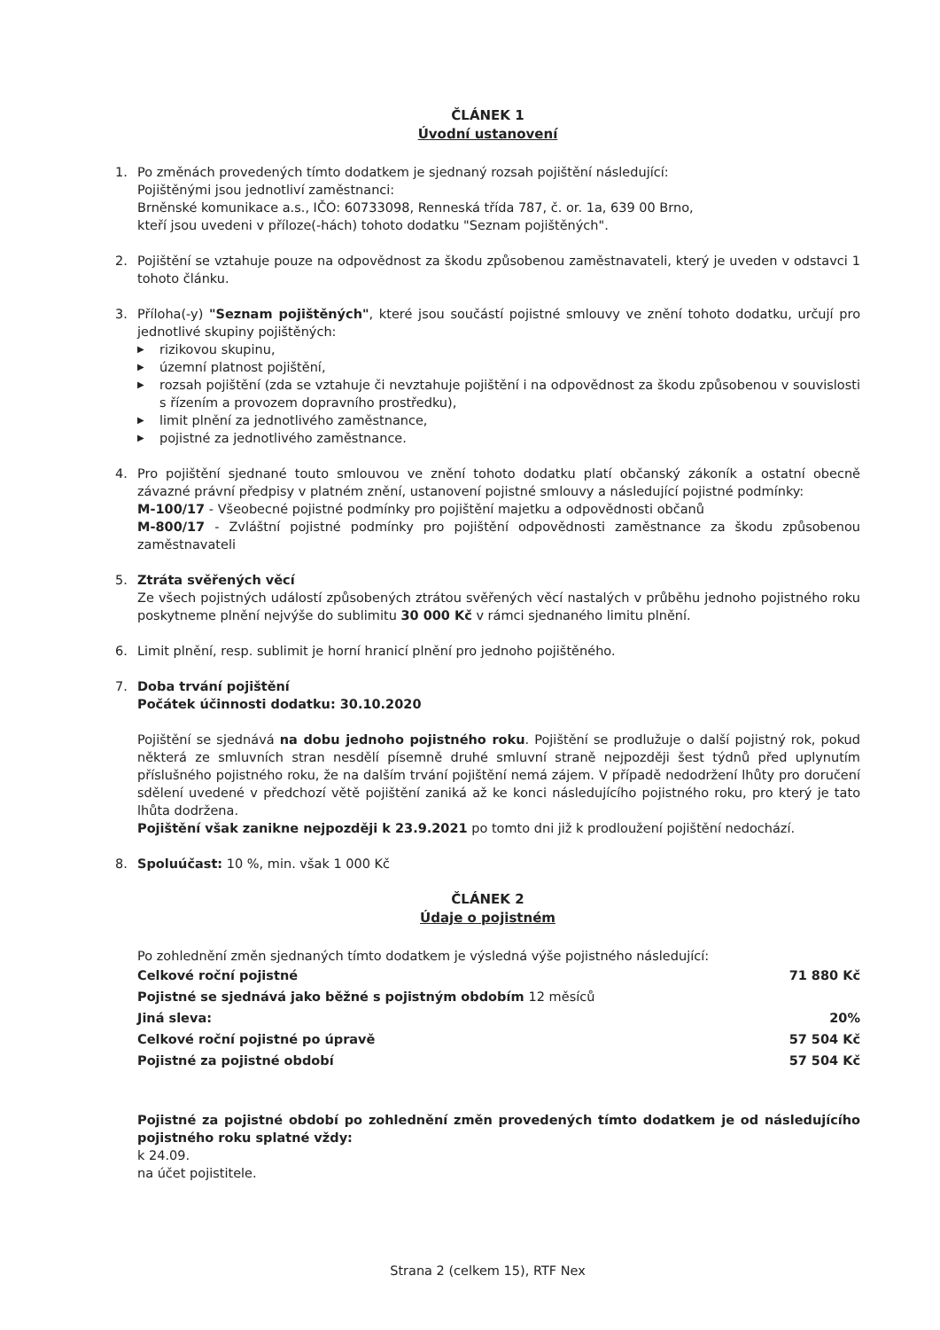ČLÁNEK 1
Úvodní ustanovení
1. Po změnách provedených tímto dodatkem je sjednaný rozsah pojištění následující:
Pojištěnými jsou jednotliví zaměstnanci:
Brněnské komunikace a.s., IČO: 60733098, Renneská třída 787, č. or. 1a, 639 00 Brno,
kteří jsou uvedeni v příloze(-hách) tohoto dodatku "Seznam pojištěných".
2. Pojištění se vztahuje pouze na odpovědnost za škodu způsobenou zaměstnavateli, který je uveden v odstavci 1 tohoto článku.
3. Příloha(-y) "Seznam pojištěných", které jsou součástí pojistné smlouvy ve znění tohoto dodatku, určují pro jednotlivé skupiny pojištěných:
▶ rizikovou skupinu,
▶ územní platnost pojištění,
▶ rozsah pojištění (zda se vztahuje či nevztahuje pojištění i na odpovědnost za škodu způsobenou v souvislosti s řízením a provozem dopravního prostředku),
▶ limit plnění za jednotlivého zaměstnance,
▶ pojistné za jednotlivého zaměstnance.
4. Pro pojištění sjednané touto smlouvou ve znění tohoto dodatku platí občanský zákoník a ostatní obecně závazné právní předpisy v platném znění, ustanovení pojistné smlouvy a následující pojistné podmínky:
M-100/17 - Všeobecné pojistné podmínky pro pojištění majetku a odpovědnosti občanů
M-800/17 - Zvláštní pojistné podmínky pro pojištění odpovědnosti zaměstnance za škodu způsobenou zaměstnavateli
5. Ztráta svěřených věcí
Ze všech pojistných událostí způsobených ztrátou svěřených věcí nastalých v průběhu jednoho pojistného roku poskytneme plnění nejvýše do sublimitu 30 000 Kč v rámci sjednaného limitu plnění.
6. Limit plnění, resp. sublimit je horní hranicí plnění pro jednoho pojištěného.
7. Doba trvání pojištění
Počátek účinnosti dodatku: 30.10.2020
Pojištění se sjednává na dobu jednoho pojistného roku. Pojištění se prodlužuje o další pojistný rok, pokud některá ze smluvních stran nesdělí písemně druhé smluvní straně nejpozději šest týdnů před uplynutím příslušného pojistného roku, že na dalším trvání pojištění nemá zájem. V případě nedodržení lhůty pro doručení sdělení uvedené v předchozí větě pojištění zaniká až ke konci následujícího pojistného roku, pro který je tato lhůta dodržena.
Pojištění však zanikne nejpozději k 23.9.2021 po tomto dni již k prodloužení pojištění nedochází.
8. Spoluúčast: 10 %, min. však 1 000 Kč
ČLÁNEK 2
Údaje o pojistném
Po zohlednění změn sjednaných tímto dodatkem je výsledná výše pojistného následující:
| Celkové roční pojistné | 71 880 Kč |
| Pojistné se sjednává jako běžné s pojistným obdobím 12 měsíců | |
| Jiná sleva: | 20% |
| Celkové roční pojistné po úpravě | 57 504 Kč |
| Pojistné za pojistné období | 57 504 Kč |
Pojistné za pojistné období po zohlednění změn provedených tímto dodatkem je od následujícího pojistného roku splatné vždy:
k 24.09.
na účet pojistitele.
Strana 2 (celkem 15), RTF Nex